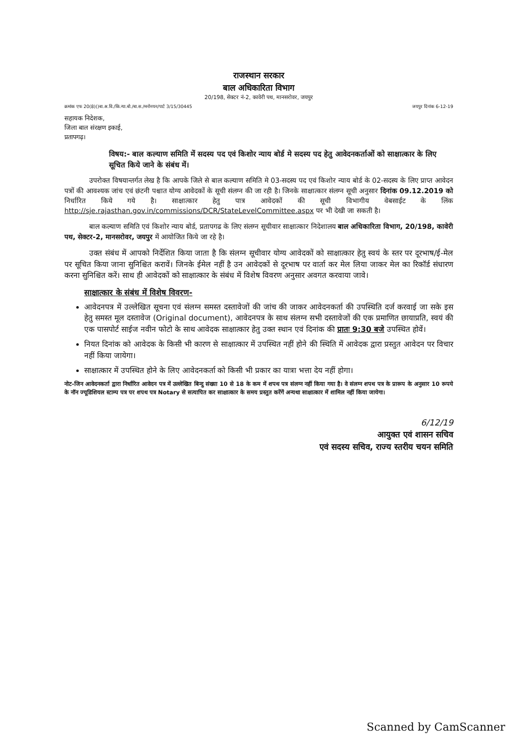राजस्थान सरकार
बाल अधिकारिता विभाग
20/198, सेक्टर नं-2, कावेरी पथ, मानसरोवर, जयपुर
क्रमांक एफ 20(8)()बा.अ.वि./कि.न्या.बो./बा.स./मनोनयन/पार्ट 3/15/30445 जयपुर दिनांक 6-12-19
सहायक निदेशक,
जिला बाल संरक्षण इकाई,
प्रतापगढ़।
विषय:- बाल कल्याण समिति में सदस्य पद एवं किशोर न्याय बोर्ड मे सदस्य पद हेतु आवेदनकर्ताओं को साक्षात्कार के लिए सूचित किये जाने के संबंध में।
उपरोक्त विषयान्तर्गत लेख है कि आपके जिले से बाल कल्याण समिति मे 03-सदस्य पद एवं किशोर न्याय बोर्ड के 02-सदस्य के लिए प्राप्त आवेदन पत्रों की आवश्यक जांच एवं छंटनी पश्चात योग्य आवेदकों के सूची संलग्न की जा रही है। जिनके साक्षात्कार संलग्न सूची अनुसार दिनांक 09.12.2019 को निर्धारित किये गये है। साक्षात्कार हेतु पात्र आवेदकों की सूची विभागीय वेबसाईट के लिंक http://sje.rajasthan.gov.in/commissions/DCR/StateLevelCommittee.aspx पर भी देखी जा सकती है।
बाल कल्याण समिति एवं किशोर न्याय बोर्ड, प्रतापगढ के लिए संलग्न सूचीवार साक्षात्कार निदेशालय बाल अधिकारिता विभाग, 20/198, कावेरी पथ, सेक्टर-2, मानसरोवर, जयपुर में आयोजित किये जा रहे है।
उक्त संबंध में आपको निर्देशित किया जाता है कि संलग्न सूचीवार योग्य आवेदकों को साक्षात्कार हेतु स्वयं के स्तर पर दूरभाष/ई-मेल पर सूचित किया जाना सुनिश्चित करावें। जिनके ईमेल नहीं है उन आवेदकों से दूरभाष पर वार्ता कर मेल लिया जाकर मेल का रिकॉर्ड संधारण करना सुनिश्चित करें। साथ ही आवेदकों को साक्षात्कार के संबंध में विशेष विवरण अनुसार अवगत करवाया जावे।
साक्षात्कार के संबंध में विशेष विवरण-
आवेदनपत्र में उल्लेखित सूचना एवं संलग्न समस्त दस्तावेजों की जांच की जाकर आवेदनकर्ता की उपस्थिति दर्ज करवाई जा सके इस हेतु समस्त मूल दस्तावेज (Original document), आवेदनपत्र के साथ संलग्न सभी दस्तावेजों की एक प्रमाणित छायाप्रति, स्वयं की एक पासपोर्ट साईज नवीन फोटो के साथ आवेदक साक्षात्कार हेतु उक्त स्थान एवं दिनांक की प्रातः 9:30 बजे उपस्थित होवें।
नियत दिनांक को आवेदक के किसी भी कारण से साक्षात्कार में उपस्थित नहीं होने की स्थिति में आवेदक द्वारा प्रस्तुत आवेदन पर विचार नहीं किया जायेगा।
साक्षात्कार में उपस्थित होने के लिए आवेदनकर्ता को किसी भी प्रकार का यात्रा भत्ता देय नहीं होगा।
नोट-जिन आवेदनकर्ता द्वारा निर्धारित आवेदन पत्र में उल्लेखित बिन्दु संख्या 10 से 18 के कम में शपथ पत्र संलग्न नहीं किया गया है। वे संलग्न शपथ पत्र के प्रारूप के अनुसार 10 रूपये के नॉन ज्यूडिशियल स्टाम्प पत्र पर शपथ पत्र Notary से सत्यापित कर साक्षात्कार के समय प्रस्तुत करेंगें अन्यथा साक्षात्कार में शामिल नहीं किया जायेगा।
6/12/19
आयुक्त एवं शासन सचिव
एवं सदस्य सचिव, राज्य स्तरीय चयन समिति
Scanned by CamScanner